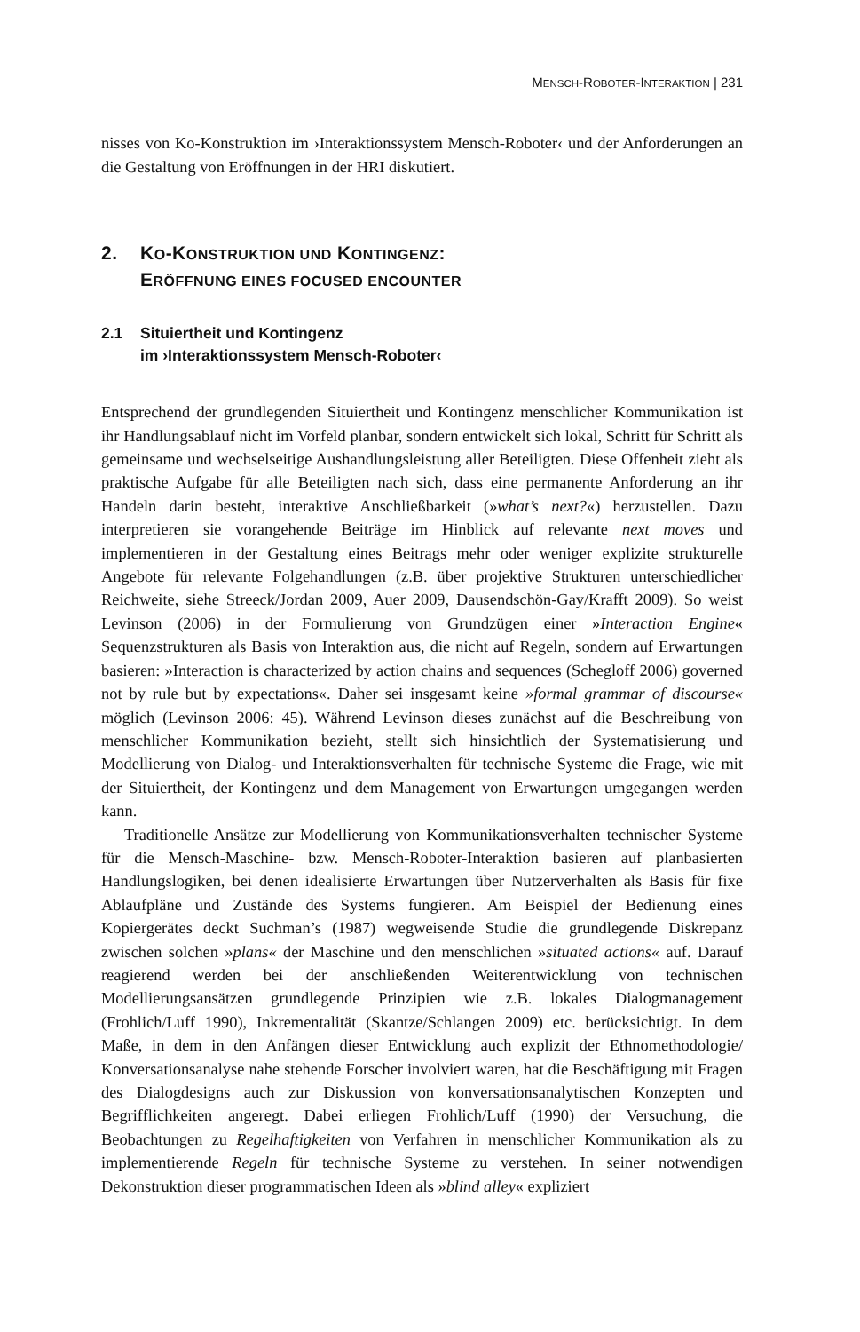MENSCH-ROBOTER-INTERAKTION | 231
nisses von Ko-Konstruktion im ›Interaktionssystem Mensch-Roboter‹ und der Anforderungen an die Gestaltung von Eröffnungen in der HRI diskutiert.
2. KO-KONSTRUKTION UND KONTINGENZ:
ERÖFFNUNG EINES FOCUSED ENCOUNTER
2.1 Situiertheit und Kontingenz
im ›Interaktionssystem Mensch-Roboter‹
Entsprechend der grundlegenden Situiertheit und Kontingenz menschlicher Kommunikation ist ihr Handlungsablauf nicht im Vorfeld planbar, sondern entwickelt sich lokal, Schritt für Schritt als gemeinsame und wechselseitige Aushandlungsleistung aller Beteiligten. Diese Offenheit zieht als praktische Aufgabe für alle Beteiligten nach sich, dass eine permanente Anforderung an ihr Handeln darin besteht, interaktive Anschließbarkeit (»what’s next?«) herzustellen. Dazu interpretieren sie vorangehende Beiträge im Hinblick auf relevante next moves und implementieren in der Gestaltung eines Beitrags mehr oder weniger explizite strukturelle Angebote für relevante Folgehandlungen (z.B. über projektive Strukturen unterschiedlicher Reichweite, siehe Streeck/Jordan 2009, Auer 2009, Dausendschön-Gay/Krafft 2009). So weist Levinson (2006) in der Formulierung von Grundzügen einer »Interaction Engine« Sequenzstrukturen als Basis von Interaktion aus, die nicht auf Regeln, sondern auf Erwartungen basieren: »Interaction is characterized by action chains and sequences (Schegloff 2006) governed not by rule but by expectations«. Daher sei insgesamt keine »formal grammar of discourse« möglich (Levinson 2006: 45). Während Levinson dieses zunächst auf die Beschreibung von menschlicher Kommunikation bezieht, stellt sich hinsichtlich der Systematisierung und Modellierung von Dialog- und Interaktionsverhalten für technische Systeme die Frage, wie mit der Situiertheit, der Kontingenz und dem Management von Erwartungen umgegangen werden kann.
Traditionelle Ansätze zur Modellierung von Kommunikationsverhalten technischer Systeme für die Mensch-Maschine- bzw. Mensch-Roboter-Interaktion basieren auf planbasierten Handlungslogiken, bei denen idealisierte Erwartungen über Nutzerverhalten als Basis für fixe Ablaufpläne und Zustände des Systems fungieren. Am Beispiel der Bedienung eines Kopiergerätes deckt Suchman’s (1987) wegweisende Studie die grundlegende Diskrepanz zwischen solchen »plans« der Maschine und den menschlichen »situated actions« auf. Darauf reagierend werden bei der anschließenden Weiterentwicklung von technischen Modellierungsansätzen grundlegende Prinzipien wie z.B. lokales Dialogmanagement (Frohlich/Luff 1990), Inkrementalität (Skantze/Schlangen 2009) etc. berücksichtigt. In dem Maße, in dem in den Anfängen dieser Entwicklung auch explizit der Ethnomethodologie/ Konversationsanalyse nahe stehende Forscher involviert waren, hat die Beschäftigung mit Fragen des Dialogdesigns auch zur Diskussion von konversationsanalytischen Konzepten und Begrifflichkeiten angeregt. Dabei erliegen Frohlich/Luff (1990) der Versuchung, die Beobachtungen zu Regelhaftigkeiten von Verfahren in menschlicher Kommunikation als zu implementierende Regeln für technische Systeme zu verstehen. In seiner notwendigen Dekonstruktion dieser programmatischen Ideen als »blind alley« expliziert